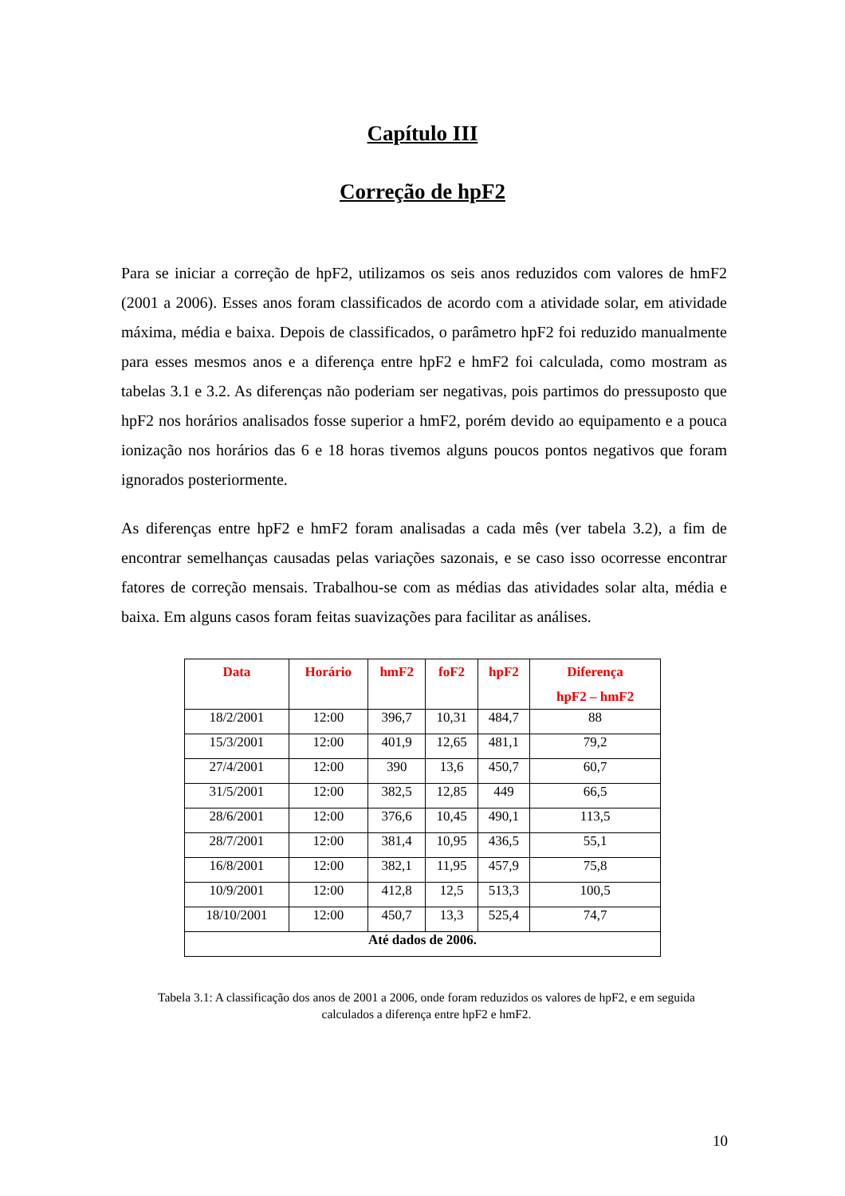Capítulo III
Correção de hpF2
Para se iniciar a correção de hpF2, utilizamos os seis anos reduzidos com valores de hmF2 (2001 a 2006). Esses anos foram classificados de acordo com a atividade solar, em atividade máxima, média e baixa. Depois de classificados, o parâmetro hpF2 foi reduzido manualmente para esses mesmos anos e a diferença entre hpF2 e hmF2 foi calculada, como mostram as tabelas 3.1 e 3.2. As diferenças não poderiam ser negativas, pois partimos do pressuposto que hpF2 nos horários analisados fosse superior a hmF2, porém devido ao equipamento e a pouca ionização nos horários das 6 e 18 horas tivemos alguns poucos pontos negativos que foram ignorados posteriormente.
As diferenças entre hpF2 e hmF2 foram analisadas a cada mês (ver tabela 3.2), a fim de encontrar semelhanças causadas pelas variações sazonais, e se caso isso ocorresse encontrar fatores de correção mensais. Trabalhou-se com as médias das atividades solar alta, média e baixa. Em alguns casos foram feitas suavizações para facilitar as análises.
| Data | Horário | hmF2 | foF2 | hpF2 | Diferença hpF2 – hmF2 |
| --- | --- | --- | --- | --- | --- |
| 18/2/2001 | 12:00 | 396,7 | 10,31 | 484,7 | 88 |
| 15/3/2001 | 12:00 | 401,9 | 12,65 | 481,1 | 79,2 |
| 27/4/2001 | 12:00 | 390 | 13,6 | 450,7 | 60,7 |
| 31/5/2001 | 12:00 | 382,5 | 12,85 | 449 | 66,5 |
| 28/6/2001 | 12:00 | 376,6 | 10,45 | 490,1 | 113,5 |
| 28/7/2001 | 12:00 | 381,4 | 10,95 | 436,5 | 55,1 |
| 16/8/2001 | 12:00 | 382,1 | 11,95 | 457,9 | 75,8 |
| 10/9/2001 | 12:00 | 412,8 | 12,5 | 513,3 | 100,5 |
| 18/10/2001 | 12:00 | 450,7 | 13,3 | 525,4 | 74,7 |
| Até dados de 2006. | | | | | |
Tabela 3.1: A classificação dos anos de 2001 a 2006, onde foram reduzidos os valores de hpF2, e em seguida calculados a diferença entre hpF2 e hmF2.
10